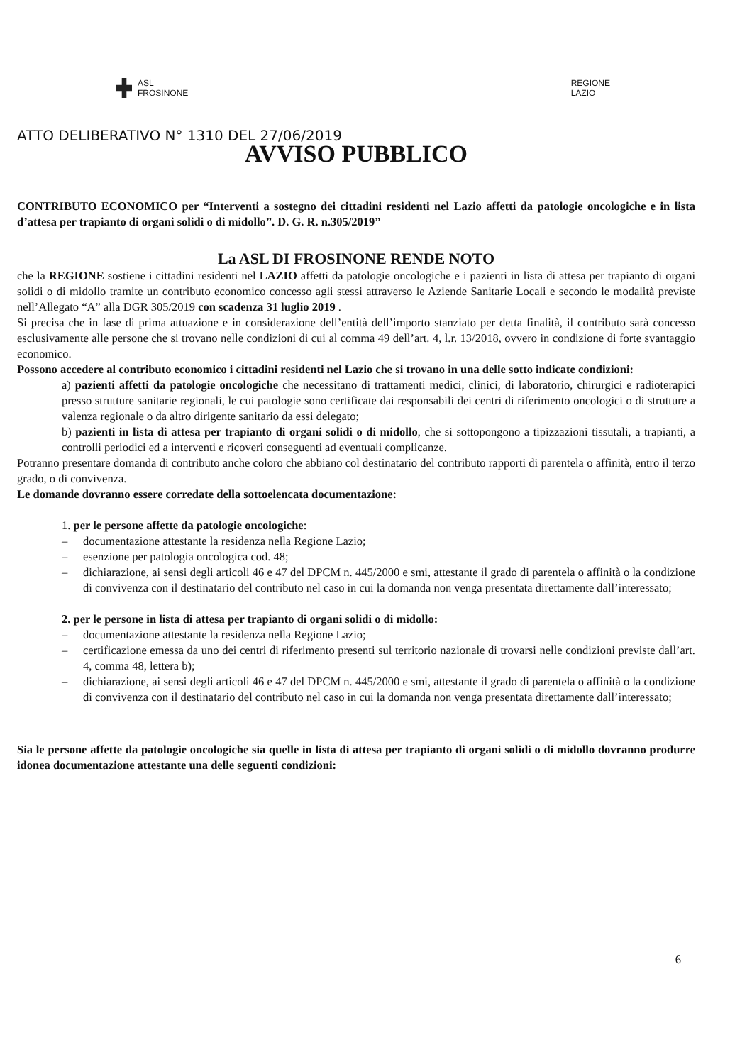ASL
FROSINONE
REGIONE
LAZIO
ATTO DELIBERATIVO N° 1310 DEL 27/06/2019
AVVISO PUBBLICO
CONTRIBUTO ECONOMICO per “Interventi a sostegno dei cittadini residenti nel Lazio affetti da patologie oncologiche e in lista d’attesa per trapianto di organi solidi o di midollo”. D. G. R. n.305/2019”
La ASL DI FROSINONE RENDE NOTO
che la REGIONE sostiene i cittadini residenti nel LAZIO affetti da patologie oncologiche e i pazienti in lista di attesa per trapianto di organi solidi o di midollo tramite un contributo economico concesso agli stessi attraverso le Aziende Sanitarie Locali e secondo le modalità previste nell’Allegato “A” alla DGR 305/2019 con scadenza 31 luglio 2019 .
Si precisa che in fase di prima attuazione e in considerazione dell’entità dell’importo stanziato per detta finalità, il contributo sarà concesso esclusivamente alle persone che si trovano nelle condizioni di cui al comma 49 dell’art. 4, l.r. 13/2018, ovvero in condizione di forte svantaggio economico.
Possono accedere al contributo economico i cittadini residenti nel Lazio che si trovano in una delle sotto indicate condizioni:
a) pazienti affetti da patologie oncologiche che necessitano di trattamenti medici, clinici, di laboratorio, chirurgici e radioterapici presso strutture sanitarie regionali, le cui patologie sono certificate dai responsabili dei centri di riferimento oncologici o di strutture a valenza regionale o da altro dirigente sanitario da essi delegato;
b) pazienti in lista di attesa per trapianto di organi solidi o di midollo, che si sottopongono a tipizzazioni tissutali, a trapianti, a controlli periodici ed a interventi e ricoveri conseguenti ad eventuali complicanze.
Potranno presentare domanda di contributo anche coloro che abbiano col destinatario del contributo rapporti di parentela o affinità, entro il terzo grado, o di convivenza.
Le domande dovranno essere corredate della sottoelencata documentazione:
1. per le persone affette da patologie oncologiche:
– documentazione attestante la residenza nella Regione Lazio;
– esenzione per patologia oncologica cod. 48;
– dichiarazione, ai sensi degli articoli 46 e 47 del DPCM n. 445/2000 e smi, attestante il grado di parentela o affinità o la condizione di convivenza con il destinatario del contributo nel caso in cui la domanda non venga presentata direttamente dall’interessato;
2. per le persone in lista di attesa per trapianto di organi solidi o di midollo:
– documentazione attestante la residenza nella Regione Lazio;
– certificazione emessa da uno dei centri di riferimento presenti sul territorio nazionale di trovarsi nelle condizioni previste dall’art. 4, comma 48, lettera b);
– dichiarazione, ai sensi degli articoli 46 e 47 del DPCM n. 445/2000 e smi, attestante il grado di parentela o affinità o la condizione di convivenza con il destinatario del contributo nel caso in cui la domanda non venga presentata direttamente dall’interessato;
Sia le persone affette da patologie oncologiche sia quelle in lista di attesa per trapianto di organi solidi o di midollo dovranno produrre idonea documentazione attestante una delle seguenti condizioni:
6